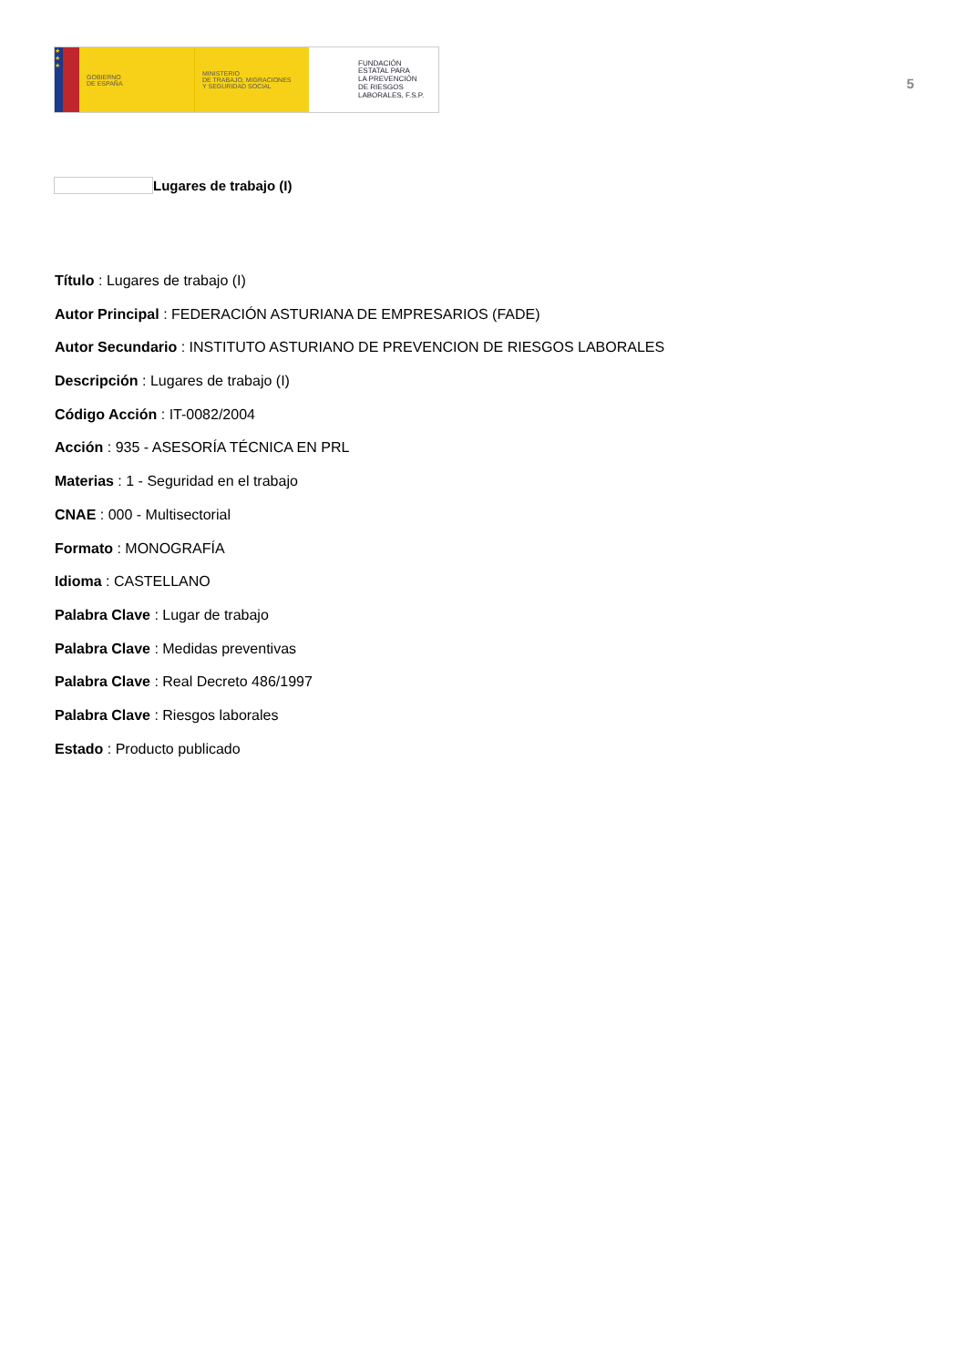★
★
★
GOBIERNO
DE ESPAÑA
MINISTERIO
DE TRABAJO, MIGRACIONES
Y SEGURIDAD SOCIAL
FUNDACIÓN
ESTATAL PARA
LA PREVENCIÓN
DE RIESGOS
LABORALES, F.S.P.
5
Lugares de trabajo (I)
Título : Lugares de trabajo (I)
Autor Principal : FEDERACIÓN ASTURIANA DE EMPRESARIOS (FADE)
Autor Secundario : INSTITUTO ASTURIANO DE PREVENCION DE RIESGOS LABORALES
Descripción : Lugares de trabajo (I)
Código Acción : IT-0082/2004
Acción : 935 - ASESORÍA TÉCNICA EN PRL
Materias : 1 - Seguridad en el trabajo
CNAE : 000 - Multisectorial
Formato : MONOGRAFÍA
Idioma : CASTELLANO
Palabra Clave : Lugar de trabajo
Palabra Clave : Medidas preventivas
Palabra Clave : Real Decreto 486/1997
Palabra Clave : Riesgos laborales
Estado : Producto publicado